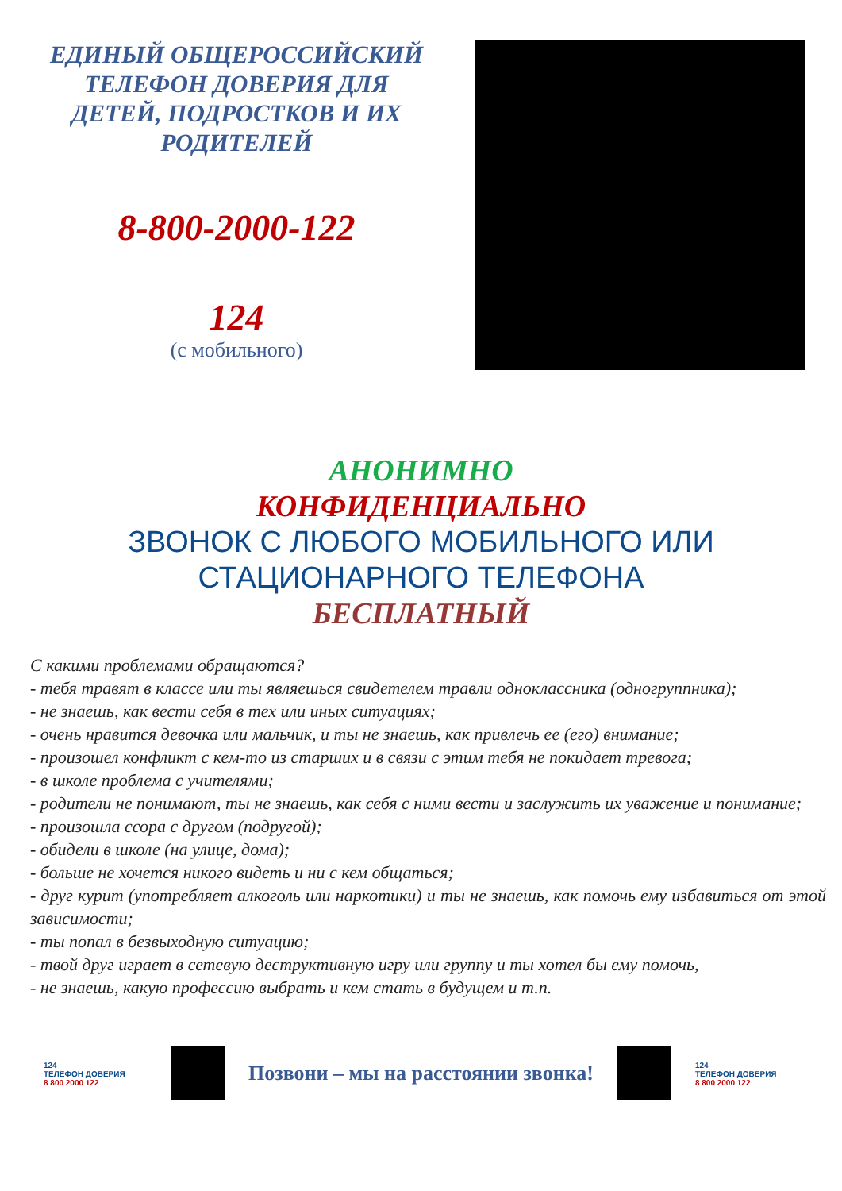ЕДИНЫЙ ОБЩЕРОССИЙСКИЙ
ТЕЛЕФОН ДОВЕРИЯ ДЛЯ
ДЕТЕЙ, ПОДРОСТКОВ И ИХ
РОДИТЕЛЕЙ
8-800-2000-122
124
(с мобильного)
АНОНИМНО
КОНФИДЕНЦИАЛЬНО
ЗВОНОК С ЛЮБОГО МОБИЛЬНОГО ИЛИ
СТАЦИОНАРНОГО ТЕЛЕФОНА
БЕСПЛАТНЫЙ
С какими проблемами обращаются?
- тебя травят в классе или ты являешься свидетелем травли одноклассника (одногруппника);
- не знаешь, как вести себя в тех или иных ситуациях;
- очень нравится девочка или мальчик, и ты не знаешь, как привлечь ее (его) внимание;
- произошел конфликт с кем-то из старших и в связи с этим тебя не покидает тревога;
- в школе проблема с учителями;
- родители не понимают, ты не знаешь, как себя с ними вести и заслужить их уважение и понимание;
- произошла ссора с другом (подругой);
- обидели в школе (на улице, дома);
- больше не хочется никого видеть и ни с кем общаться;
- друг курит (употребляет алкоголь или наркотики) и ты не знаешь, как помочь ему избавиться от этой зависимости;
- ты попал в безвыходную ситуацию;
- твой друг играет в сетевую деструктивную игру или группу и ты хотел бы ему помочь,
- не знаешь, какую профессию выбрать и кем стать в будущем и т.п.
124
ТЕЛЕФОН ДОВЕРИЯ
8 800 2000 122
Позвони – мы на расстоянии звонка!
124
ТЕЛЕФОН ДОВЕРИЯ
8 800 2000 122